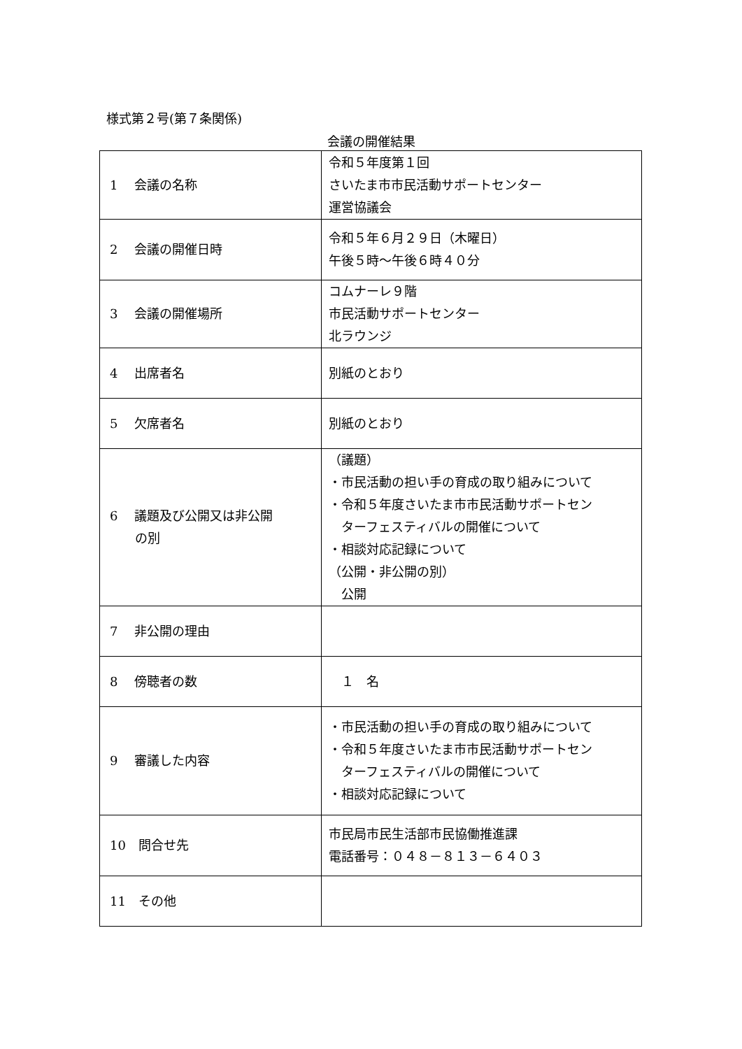様式第２号(第７条関係)
会議の開催結果
| 1 会議の名称 | 令和５年度第１回 さいたま市市民活動サポートセンター 運営協議会 |
| 2 会議の開催日時 | 令和５年６月２９日（木曜日） 午後５時～午後６時４０分 |
| 3 会議の開催場所 | コムナーレ９階 市民活動サポートセンター 北ラウンジ |
| 4 出席者名 | 別紙のとおり |
| 5 欠席者名 | 別紙のとおり |
| 6 議題及び公開又は非公開 の別 | （議題） ・市民活動の担い手の育成の取り組みについて ・令和５年度さいたま市市民活動サポートセン ターフェスティバルの開催について ・相談対応記録について （公開・非公開の別） 公開 |
| 7 非公開の理由 | |
| 8 傍聴者の数 | １ 名 |
| 9 審議した内容 | ・市民活動の担い手の育成の取り組みについて ・令和５年度さいたま市市民活動サポートセン ターフェスティバルの開催について ・相談対応記録について |
| 10 問合せ先 | 市民局市民生活部市民協働推進課 電話番号：０４８－８１３－６４０３ |
| 11 その他 | |